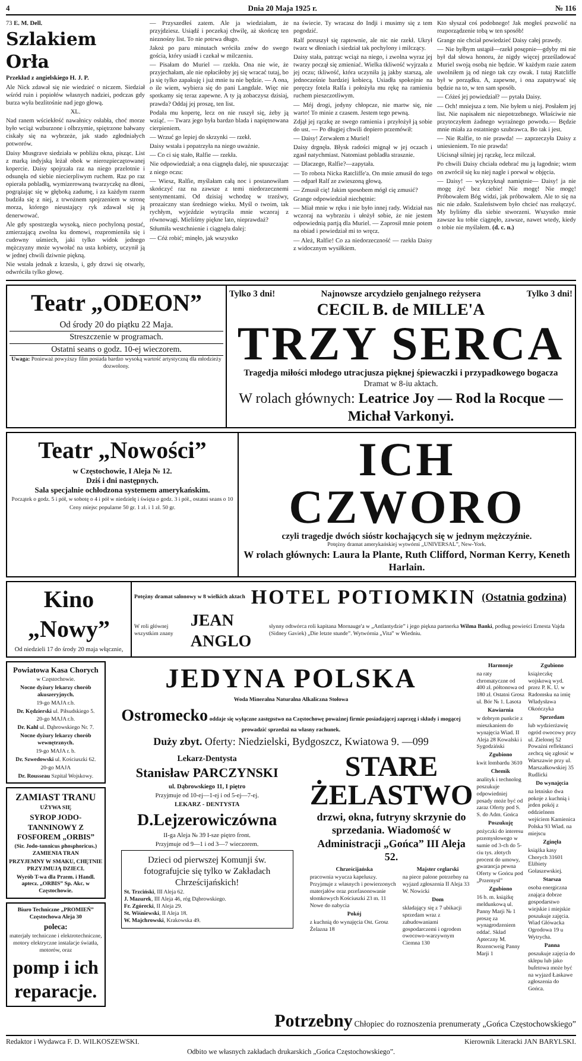4 Dnia 20 Maja 1925 r. № 116
73 E. M. Dell.
Szlakiem Orła
Przekład z angielskiego H. J. P.
Ale Nick zdawał się nie wiedzieć o niczem. Siedział wśród ruin i popiołów własnych nadziei, podczas gdy burza wyła bezlitośnie nad jego głową.
XL.
Nad ranem wściekłość nawałnicy osłabła, choć morze było wciąż wzburzone i olbrzymie, spiętrzone bałwany ciskały się na wybrzeże, jak stado zgłodniałych potworów.
Daisy Musgrave siedziała w pobliżu okna, pisząc. List z marką indyjską leżał obok w nierozpieczętowanej kopercie. Daisy spojrzała raz na niego przelotnie i odsunęła od siebie niecierpliwym ruchem. Raz po raz opierała pobladłą, wymizerowaną twarzyczkę na dłoni, pogrążając się w głęboką zadumę, i za każdym razem budziła się z niej, z trwożnem spojrzeniem w stronę morza, którego nieustający ryk zdawał się ją denerwować.
Ale gdy spostrzegła wysoką, nieco pochyloną postać, zmierzającą zwolna ku domowi, rozpromieniła się i cudowny uśmiech, jaki tylko widok jednego mężczyzny może wywołać na usta kobiety, uczynił ją w jednej chwili dziwnie piękną.
Nie wstała jednak z krzesła, i, gdy drzwi się otwarły, odwróciła tylko głowę.
— Przyszedłeś zatem. Ale ja wiedziałam, że przyjdziesz. Usiądź i poczekaj chwilę, aż skończę ten nieznośny list. To nie potrwa długo.
Jakoż po paru minutach wróciła znów do swego gościa, który usiadł i czekał w milczeniu.
— Pisałam do Muriel — rzekła. Ona nie wie, że przyjechałam, ale nie opłaciłoby jej się wracać tutaj, bo ja się tylko zapakuję i już mnie tu nie będzie. — A ona, o ile wiem, wybiera się do pani Langdale. Więc nie spotkamy się teraz zapewne. A ty ją zobaczysz dzisiaj, prawda? Oddaj jej proszę, ten list.
Podała mu kopertę, lecz on nie ruszył się, żeby ją wziąć. — Twarz jego była bardzo blada i napiętnowana cierpieniem.
— Wrzuć go lepiej do skrzynki — rzekł.
Daisy wstała i popatrzyła na niego uważnie.
— Co ci się stało, Ralfie — rzekła.
Nie odpowiedział; a ona ciągnęła dalej, nie spuszczając z niego oczu:
— Wiesz, Ralfie, myślałam całą noc i postanowiłam skończyć raz na zawsze z temi niedorzecznemi sentymentami. Od dzisiaj wchodzę w trzeźwy, prozaiczny stan średniego wieku. Myśl o twoim, tak rychłym, wyjeździe wytrąciła mnie wczoraj z równowagi. Mieliśmy piękne lato, nieprawdaż?
Stłumiła westchnienie i ciągnęła dalej:
— Cóż robić; minęło, jak wszystko
na świecie. Ty wracasz do Indji i musimy się z tem pogodzić.
Ralf poruszył się raptownie, ale nic nie rzekł. Ukrył twarz w dłoniach i siedział tak pochylony i milczący.
Daisy stała, patrząc wciąż na niego, i zwolna wyraz jej twarzy począł się zmieniać. Wielka tkliwość wyjrzała z jej oczu; tkliwość, która uczyniła ją jakby starszą, ale jednocześnie bardziej kobiecą. Usiadła spokojnie na poręczy fotela Ralfa i położyła mu rękę na ramieniu ruchem pieszczotliwym.
— Mój drogi, jedyny chłopcze, nie martw się, nie warto! To minie z czasem. Jestem tego pewną.
Zdjął jej rączkę ze swego ramienia i przyłożył ją sobie do ust. — Po długiej chwili dopiero przemówił:
— Daisy! Zerwałem z Muriel!
Daisy drgnęła. Błysk radości mignął w jej oczach i zgasł natychmiast. Natomiast pobladła strasznie.
— Dlaczego, Ralfie?—zapytała.
— To robota Nicka Ratcliffe'a. On mnie zmusił do tego — odparł Ralf ze zwieszoną głową.
— Zmusił cię! Jakim sposobem mógł cię zmusić?
Grange odpowiedział niechętnie:
— Miał mnie w ręku i nie było innej rady. Widział nas wczoraj na wybrzeżu i ułożył sobie, że nie jestem odpowiednią partją dla Muriel. — Zaprosił mnie potem na obiad i powiedział mi to wręcz.
— Ależ, Ralfie! Co za niedorzeczność — rzekła Daisy z widocznym wysiłkiem.
Kto słyszał coś podobnego! Jak mogłeś pozwolić na rozporządzenie tobą w ten sposób!
Grange nie chciał powiedzieć Daisy całej prawdy.
— Nie byłbym ustąpił—rzekł posępnie—gdyby mi nie był dał słowa honoru, że nigdy więcej prześladować Muriel swoją osobą nie będzie. W każdym razie zatem uwolniłem ją od niego tak czy owak. I tutaj Ratcliffe był w porządku. A, zapewne, i ona zapatrywać się będzie na to, w ten sam sposób.
— Cóżeś jej powiedział? — pytała Daisy.
— Och! mniejsza z tem. Nie byłem u niej. Posłałem jej list. Nie napisałem nic niepotrzebnego. Właściwie nie przytoczyłem żadnego wyraźnego powodu.— Będzie mnie miała za ostatniego szubrawca. Bo tak i jest.
— Nie Ralfie, to nie prawda! — zaprzeczyła Daisy z uniesieniem. To nie prawda!
Uścisnął silniej jej rączkę, lecz milczał.
Po chwili Daisy chciała odebrać mu ją łagodnie; wtem on zwrócił się ku niej nagle i porwał w objęcia.
— Daisy! — wykrzyknął namiętnie— Daisy! ja nie mogę żyć bez ciebie! Nie mogę! Nie mogę! Próbowałem Bóg widzi, jak próbowałem. Ale to się na nic nie zdało. Szaleństwem było chcieć nas rozłączyć. My byliśmy dla siebie stworzeni. Wszystko mnie zawsze ku tobie ciągnęło, zawsze, nawet wtedy, kiedy o tobie nie myślałem. (d. c. n.)
Teatr „ODEON”
Od środy 20 do piątku 22 Maja.
Streszczenie w programach.
Ostatni seans o godz. 10-ej wieczorem.
Uwaga: Ponieważ powyższy film posiada bardzo wysoką wartość artystyczną dla młodzieży dozwolony.
Tylko 3 dni! Najnowsze arcydzieło genjalnego reżysera Tylko 3 dni!
CECIL B. de MILLE'A
TRZY SERCA
Tragedja miłości młodego utracjusza pięknej śpiewaczki i przypadkowego bogacza
Dramat w 8-iu aktach.
W rolach głównych: Leatrice Joy — Rod la Rocque — Michał Varkonyi.
Teatr „Nowości”
w Częstochowie, I Aleja № 12.
Dziś i dni następnych.
Sala specjalnie ochłodzona systemem amerykańskim.
Początek o godz. 5 i pół, w sobotę o 4 i pół w niedzielę i święta o godz. 3 i pół., ostatni seans o 10
Ceny miejsc popularne 50 gr. 1 zł. i 1 zł. 50 gr.
ICH CZWORO
czyli tragedje dwóch sióstr kochających się w jednym mężczyźnie.
Potężny dramat amerykańskiej wytwórni „UNIVERSAL”, New-York.
W rolach głównych: Laura la Plante, Ruth Clifford, Norman Kerry, Keneth Harlain.
Kino „Nowy”
Od niedzieli 17 do środy 20 maja włącznie,
Potężny dramat salonowy w 8 wielkich aktach HOTEL POTIOMKIN (Ostatnia godzina)
W roli głównej wszystkim znany JEAN ANGLO słynny odtwórca roli kapitana Mornauge'a w „Antlantydzie” i jego piękna partnerka Wilma Banki, podług powieści Ernesta Vajda (Sidney Gaviek) „Die letzte stunde”. Wytwórnia „Vita” w Wiedniu.
Powiatowa Kasa Chorych
w Częstochowie.
Nocne dyżury lekarzy chorób akuszeryjnych.
19-go MAJA r.b.
Dr. Kędzierski ul. Piłsudskiego 5.
20-go MAJA r.b.
Dr. Kahl ul. Dąbrowskiego Nr. 7.
Nocne dyżury lekarzy chorób wewnętrznych.
19-go MAJA r. b.
Dr. Szwedowski ul. Kościuszki 62.
20-go MAJA
Dr. Rousseau Szpital Wojskowy.
ZAMIAST TRANU
UŻYWA SIĘ
SYROP JODO-TANNINOWY Z FOSFOREM „ORBIS”
(Sir. Jodo-tannicus phosphoricus.) ZAMIENIA TRAN
PRZYJEMNY W SMAKU, CHĘTNIE PRZYJMUJĄ DZIECI.
Wyrób T-wa dla Przem. i Handl. aptecz. „ORBIS” Sp. Akc. w Częstochowie.
Biuro Techniczne „PROMIEŃ” Częstochowa Aleja 30
poleca:
materjały techniczne i elektrotechniczne, motory elektryczne instalacje światła, motorów, oraz
pomp i ich reparacje.
JEDYNA POLSKA
Woda Mineralna Naturalna Alkaliczna Stołowa
Ostromecko oddaje się wyłączne zastępstwo na Częstochowę poważnej firmie posiadającej zaprzęg i składy i mogącej prowadzić sprzedaż na własny rachunek.
Duży zbyt. Oferty: Niedzielski, Bydgoszcz, Kwiatowa 9. —099
Lekarz-Dentysta
Stanisław PARCZYNSKI
ul. Dąbrowskiego 11, I piętro
Przyjmuje od 10-ej—1-ej i od 5-ej—7-ej.
LEKARZ - DENTYSTA
D.Lejzerowiczówna
II-ga Aleja № 39 I-sze piętro front.
Przyjmuje od 9—1 i od 3—7 wieczorem.
Dzieci od pierwszej Komunji św. fotografujcie się tylko w Zakładach Chrześcijańskich!
St. Trzciński, III Aleja 62.
J. Mazurek, III Aleja 46, róg Dąbrowskiego.
Fr. Zgórecki, II Aleja 29.
St. Wiśniewski, II Aleja 18.
W. Majchrowski, Krakowska 49.
STARE ŻELASTWO
drzwi, okna, futryny skrzynie do sprzedania. Wiadomość w Administracji „Gońca” III Aleja 52.
Chrześcijańska
pracownia wyucza kapeluszy. Przyjmuje z własnych i powierzonych materjałów oraz przefasonowanie słomkowych Kościuszki 23 m. 11 Nowe do nabycia
Pokój
z kuchnią do wynajęcia Ost. Grosz Żelazna 18
Majster ceglarski
na piece palone potrzebny na wyjazd zgłoszenia II Aleja 33 W. Nowicki
Dom
składający się z 7 ubikacji sprzedam wraz z zabudowaniami gospodarczemi i ogrodem owocowo-warzywnym Ciemna 130
Harmonje
na raty chromatyczne od 400 zł. półtonowa od 180 zł. Ostatni Grosz ul. Bór № 1. Lasota
Kawiarnia
w dobrym punkcie z mieszkaniem do wynajęcia Wiad. II Aleja 28 Kowalski i Sygodziński
Zgubiono
kwit lombardu 3610
Chemik
analityk i technolog poszukuje odpowiedniej posady może być od zaraz Oferty pod S. S. do Adm. Gońca
Poszukuję
pożyczki do interesu przemysłowego w sumie od 3-ch do 5-ciu tys. złotych procent do umowy, gwarancja pewna Oferty w Gońcu pod „Przemysł”
Zgubiono
16 b. m. książkę meldunkową ul. Panny Marji № 1 proszę za wynagrodzeniem oddać. Skład Apteczny M. Rozencweig Panny Marji 1
Zgubiono
książeczkę wojskową wyd. przez P. K. U. w Radomsku na imię Władysława Okończyka
Sprzedam
lub wydzierżawię ogród owocowy przy ul. Zielonej 52 Poważni reflektanci zechcą się zgłosić w Warszawie przy ul. Marszałkowskiej 35 Rudlicki
Do wynajęcia
na letnisko dwa pokoje z kuchnią i jeden pokój z oddzielnem wejściem Kamienica Polska 93 Wiad. na miejscu
Zginęła
książka kasy Chorych 31601 Elżbiety Gołaszewskiej.
Starsza
osoba energiczna znająca dobrze gospodarstwo wiejskie i miejskie poszukuje zajęcia. Wiad Główacka Ogrodowa 19 u Wytrycha.
Panna
poszukuje zajęcia do sklepu lub jako bufetowa może być na wyjazd Łaskawe zgłoszenia do Gońca.
Potrzebny Chłopiec do roznoszenia prenumeraty „Gońca Częstochowskiego”
Redaktor i Wydawca F. D. WILKOSZEWSKI. Kierownik Literacki JAN BARYLSKI.
Odbito we własnych zakładach drukarskich „Gońca Częstochowskiego”.